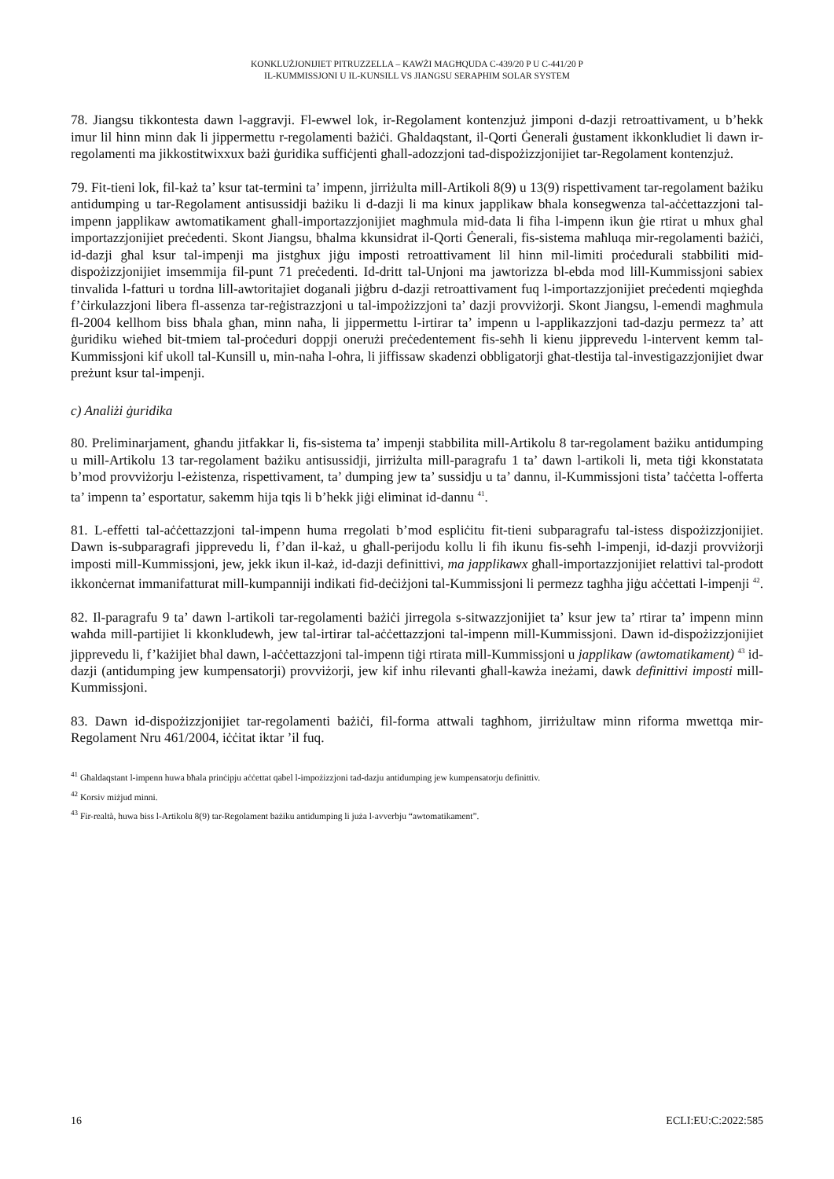KONKLUŻJONIJIET PITRUZZELLA – KAWŻI MAGĦQUDA C-439/20 P U C-441/20 P
IL-KUMMISSJONI U IL-KUNSILL VS JIANGSU SERAPHIM SOLAR SYSTEM
78. Jiangsu tikkontesta dawn l-aggravji. Fl-ewwel lok, ir-Regolament kontenzjuż jimponi d-dazji retroattivament, u b’hekk imur lil hinn minn dak li jippermettu r-regolamenti bażiċi. Għaldaqstant, il-Qorti Ġenerali ġustament ikkonkludiet li dawn ir-regolamenti ma jikkostitwixxux bażi ġuridika suffiċjenti għall-adozzjoni tad-dispożizzjonijiet tar-Regolament kontenzjuż.
79. Fit-tieni lok, fil-każ ta’ ksur tat-termini ta’ impenn, jirriżulta mill-Artikoli 8(9) u 13(9) rispettivament tar-regolament bażiku antidumping u tar-Regolament antisussidji bażiku li d-dazji li ma kinux japplikaw bħala konsegwenza tal-aċċettazzjoni tal-impenn japplikaw awtomatikament għall-importazzjonijiet magħmula mid-data li fiha l-impenn ikun ġie rtirat u mhux għal importazzjonijiet preċedenti. Skont Jiangsu, bħalma kkunsidrat il-Qorti Ġenerali, fis-sistema maħluqa mir-regolamenti bażiċi, id-dazji għal ksur tal-impenji ma jistgħux jiġu imposti retroattivament lil hinn mil-limiti proċedurali stabbiliti mid-dispożizzjonijiet imsemmija fil-punt 71 preċedenti. Id-dritt tal-Unjoni ma jawtorizza bl-ebda mod lill-Kummissjoni sabiex tinvalida l-fatturi u tordna lill-awtoritajiet doganali jiġbru d-dazji retroattivament fuq l-importazzjonijiet preċedenti mqiegħda f’ċirkulazzjoni libera fl-assenza tar-reġistrazzjoni u tal-impożizzjoni ta’ dazji provviżorji. Skont Jiangsu, l-emendi magħmula fl-2004 kellhom biss bħala għan, minn naħa, li jippermettu l-irtirar ta’ impenn u l-applikazzjoni tad-dazju permezz ta’ att ġuridiku wieħed bit-tmiem tal-proċeduri doppji onerużi preċedentement fis-seħħ li kienu jipprevedu l-intervent kemm tal-Kummissjoni kif ukoll tal-Kunsill u, min-naħa l-oħra, li jiffissaw skadenzi obbligatorji għat-tlestija tal-investigazzjonijiet dwar preżunt ksur tal-impenji.
c) Analiżi ġuridika
80. Preliminarjament, għandu jitfakkar li, fis-sistema ta’ impenji stabbilita mill-Artikolu 8 tar-regolament bażiku antidumping u mill-Artikolu 13 tar-regolament bażiku antisussidji, jirriżulta mill-paragrafu 1 ta’ dawn l-artikoli li, meta tiġi kkonstatata b’mod provviżorju l-eżistenza, rispettivament, ta’ dumping jew ta’ sussidju u ta’ dannu, il-Kummissjoni tista’ taċċetta l-offerta ta’ impenn ta’ esportatur, sakemm hija tqis li b’hekk jiġi eliminat id-dannu <sup>41</sup>.
81. L-effetti tal-aċċettazzjoni tal-impenn huma rregolati b’mod espliċitu fit-tieni subparagrafu tal-istess dispożizzjonijiet. Dawn is-subparagrafi jipprevedu li, f’dan il-każ, u għall-perijodu kollu li fih ikunu fis-seħħ l-impenji, id-dazji provviżorji imposti mill-Kummissjoni, jew, jekk ikun il-każ, id-dazji definittivi, ma japplikawx għall-importazzjonijiet relattivi tal-prodott ikkonċernat immanifatturat mill-kumpanniji indikati fid-deċiżjoni tal-Kummissjoni li permezz tagħha jiġu aċċettati l-impenji <sup>42</sup>.
82. Il-paragrafu 9 ta’ dawn l-artikoli tar-regolamenti bażiċi jirregola s-sitwazzjonijiet ta’ ksur jew ta’ rtirar ta’ impenn minn waħda mill-partijiet li kkonkludewh, jew tal-irtirar tal-aċċettazzjoni tal-impenn mill-Kummissjoni. Dawn id-dispożizzjonijiet jipprevedu li, f’każijiet bħal dawn, l-aċċettazzjoni tal-impenn tiġi rtirata mill-Kummissjoni u japplikaw (awtomatikament) <sup>43</sup> id-dazji (antidumping jew kumpensatorji) provviżorji, jew kif inhu rilevanti għall-kawża ineżami, dawk definittivi imposti mill-Kummissjoni.
83. Dawn id-dispożizzjonijiet tar-regolamenti bażiċi, fil-forma attwali tagħhom, jirriżultaw minn riforma mwettqa mir-Regolament Nru 461/2004, iċċitat iktar ’il fuq.
<sup>41</sup> Għaldaqstant l-impenn huwa bħala prinċipju aċċettat qabel l-impożizzjoni tad-dazju antidumping jew kumpensatorju definittiv.
<sup>42</sup> Korsiv miżjud minni.
<sup>43</sup> Fir-realtà, huwa biss l-Artikolu 8(9) tar-Regolament bażiku antidumping li juża l-avverbju “awtomatikament”.
16 ECLI:EU:C:2022:585